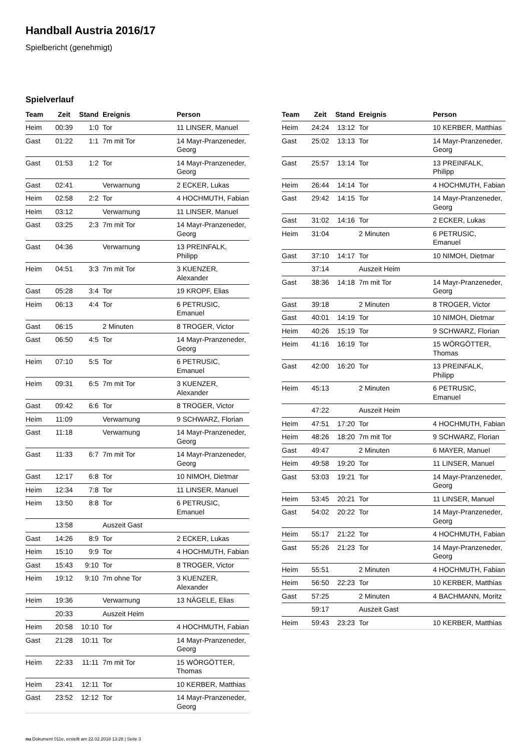Handball Austria 2016/17
Spielbericht (genehmigt)
Spielverlauf
| Team | Zeit | Stand | Ereignis | Person |
| --- | --- | --- | --- | --- |
| Heim | 00:39 | 1:0 | Tor | 11 LINSER, Manuel |
| Gast | 01:22 | 1:1 | 7m mit Tor | 14 Mayr-Pranzeneder, Georg |
| Gast | 01:53 | 1:2 | Tor | 14 Mayr-Pranzeneder, Georg |
| Gast | 02:41 | | Verwarnung | 2 ECKER, Lukas |
| Heim | 02:58 | 2:2 | Tor | 4 HOCHMUTH, Fabian |
| Heim | 03:12 | | Verwarnung | 11 LINSER, Manuel |
| Gast | 03:25 | 2:3 | 7m mit Tor | 14 Mayr-Pranzeneder, Georg |
| Gast | 04:36 | | Verwarnung | 13 PREINFALK, Philipp |
| Heim | 04:51 | 3:3 | 7m mit Tor | 3 KUENZER, Alexander |
| Gast | 05:28 | 3:4 | Tor | 19 KROPF, Elias |
| Heim | 06:13 | 4:4 | Tor | 6 PETRUSIC, Emanuel |
| Gast | 06:15 | | 2 Minuten | 8 TROGER, Victor |
| Gast | 06:50 | 4:5 | Tor | 14 Mayr-Pranzeneder, Georg |
| Heim | 07:10 | 5:5 | Tor | 6 PETRUSIC, Emanuel |
| Heim | 09:31 | 6:5 | 7m mit Tor | 3 KUENZER, Alexander |
| Gast | 09:42 | 6:6 | Tor | 8 TROGER, Victor |
| Heim | 11:09 | | Verwarnung | 9 SCHWARZ, Florian |
| Gast | 11:18 | | Verwarnung | 14 Mayr-Pranzeneder, Georg |
| Gast | 11:33 | 6:7 | 7m mit Tor | 14 Mayr-Pranzeneder, Georg |
| Gast | 12:17 | 6:8 | Tor | 10 NIMOH, Dietmar |
| Heim | 12:34 | 7:8 | Tor | 11 LINSER, Manuel |
| Heim | 13:50 | 8:8 | Tor | 6 PETRUSIC, Emanuel |
| | 13:58 | | Auszeit Gast | |
| Gast | 14:26 | 8:9 | Tor | 2 ECKER, Lukas |
| Heim | 15:10 | 9:9 | Tor | 4 HOCHMUTH, Fabian |
| Gast | 15:43 | 9:10 | Tor | 8 TROGER, Victor |
| Heim | 19:12 | 9:10 | 7m ohne Tor | 3 KUENZER, Alexander |
| Heim | 19:36 | | Verwarnung | 13 NÄGELE, Elias |
| | 20:33 | | Auszeit Heim | |
| Heim | 20:58 | 10:10 | Tor | 4 HOCHMUTH, Fabian |
| Gast | 21:28 | 10:11 | Tor | 14 Mayr-Pranzeneder, Georg |
| Heim | 22:33 | 11:11 | 7m mit Tor | 15 WÖRGÖTTER, Thomas |
| Heim | 23:41 | 12:11 | Tor | 10 KERBER, Matthias |
| Gast | 23:52 | 12:12 | Tor | 14 Mayr-Pranzeneder, Georg |
| Team | Zeit | Stand | Ereignis | Person |
| --- | --- | --- | --- | --- |
| Heim | 24:24 | 13:12 | Tor | 10 KERBER, Matthias |
| Gast | 25:02 | 13:13 | Tor | 14 Mayr-Pranzeneder, Georg |
| Gast | 25:57 | 13:14 | Tor | 13 PREINFALK, Philipp |
| Heim | 26:44 | 14:14 | Tor | 4 HOCHMUTH, Fabian |
| Gast | 29:42 | 14:15 | Tor | 14 Mayr-Pranzeneder, Georg |
| Gast | 31:02 | 14:16 | Tor | 2 ECKER, Lukas |
| Heim | 31:04 | | 2 Minuten | 6 PETRUSIC, Emanuel |
| Gast | 37:10 | 14:17 | Tor | 10 NIMOH, Dietmar |
| | 37:14 | | Auszeit Heim | |
| Gast | 38:36 | 14:18 | 7m mit Tor | 14 Mayr-Pranzeneder, Georg |
| Gast | 39:18 | | 2 Minuten | 8 TROGER, Victor |
| Gast | 40:01 | 14:19 | Tor | 10 NIMOH, Dietmar |
| Heim | 40:26 | 15:19 | Tor | 9 SCHWARZ, Florian |
| Heim | 41:16 | 16:19 | Tor | 15 WÖRGÖTTER, Thomas |
| Gast | 42:00 | 16:20 | Tor | 13 PREINFALK, Philipp |
| Heim | 45:13 | | 2 Minuten | 6 PETRUSIC, Emanuel |
| | 47:22 | | Auszeit Heim | |
| Heim | 47:51 | 17:20 | Tor | 4 HOCHMUTH, Fabian |
| Heim | 48:26 | 18:20 | 7m mit Tor | 9 SCHWARZ, Florian |
| Gast | 49:47 | | 2 Minuten | 6 MAYER, Manuel |
| Heim | 49:58 | 19:20 | Tor | 11 LINSER, Manuel |
| Gast | 53:03 | 19:21 | Tor | 14 Mayr-Pranzeneder, Georg |
| Heim | 53:45 | 20:21 | Tor | 11 LINSER, Manuel |
| Gast | 54:02 | 20:22 | Tor | 14 Mayr-Pranzeneder, Georg |
| Heim | 55:17 | 21:22 | Tor | 4 HOCHMUTH, Fabian |
| Gast | 55:26 | 21:23 | Tor | 14 Mayr-Pranzeneder, Georg |
| Heim | 55:51 | | 2 Minuten | 4 HOCHMUTH, Fabian |
| Heim | 56:50 | 22:23 | Tor | 10 KERBER, Matthias |
| Gast | 57:25 | | 2 Minuten | 4 BACHMANN, Moritz |
| | 59:17 | | Auszeit Gast | |
| Heim | 59:43 | 23:23 | Tor | 10 KERBER, Matthias |
nu.Dokument 011e, erstellt am 22.02.2018 13:28 | Seite 3